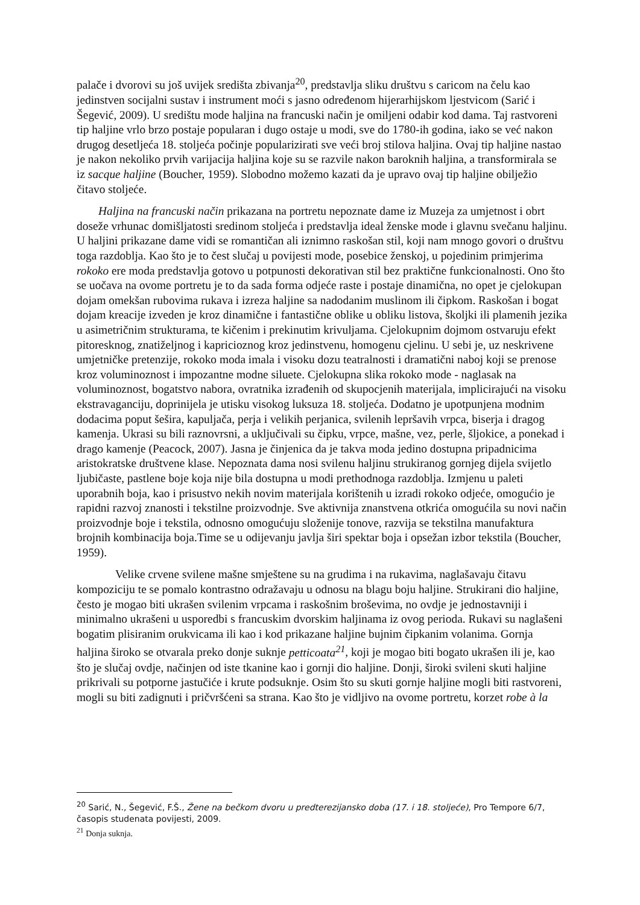palače i dvorovi su još uvijek središta zbivanja<sup>20</sup>, predstavlja sliku društvu s caricom na čelu kao jedinstven socijalni sustav i instrument moći s jasno određenom hijerarhijskom ljestvicom (Sarić i Šegević, 2009). U središtu mode haljina na francuski način je omiljeni odabir kod dama. Taj rastvoreni tip haljine vrlo brzo postaje popularan i dugo ostaje u modi, sve do 1780-ih godina, iako se već nakon drugog desetljeća 18. stoljeća počinje popularizirati sve veći broj stilova haljina. Ovaj tip haljine nastao je nakon nekoliko prvih varijacija haljina koje su se razvile nakon baroknih haljina, a transformirala se iz sacque haljine (Boucher, 1959). Slobodno možemo kazati da je upravo ovaj tip haljine obilježio čitavo stoljeće.
Haljina na francuski način prikazana na portretu nepoznate dame iz Muzeja za umjetnost i obrt doseže vrhunac domišljatosti sredinom stoljeća i predstavlja ideal ženske mode i glavnu svečanu haljinu. U haljini prikazane dame vidi se romantičan ali iznimno raskošan stil, koji nam mnogo govori o društvu toga razdoblja. Kao što je to čest slučaj u povijesti mode, posebice ženskoj, u pojedinim primjerima rokoko ere moda predstavlja gotovo u potpunosti dekorativan stil bez praktične funkcionalnosti. Ono što se uočava na ovome portretu je to da sada forma odjeće raste i postaje dinamična, no opet je cjelokupan dojam omekšan rubovima rukava i izreza haljine sa nadodanim muslinom ili čipkom. Raskošan i bogat dojam kreacije izveden je kroz dinamične i fantastične oblike u obliku listova, školjki ili plamenih jezika u asimetričnim strukturama, te kičenim i prekinutim krivuljama. Cjelokupnim dojmom ostvaruju efekt pitoresknog, znatiželjnog i kapricioznog kroz jedinstvenu, homogenu cjelinu. U sebi je, uz neskrivene umjetničke pretenzije, rokoko moda imala i visoku dozu teatralnosti i dramatični naboj koji se prenose kroz voluminoznost i impozantne modne siluete. Cjelokupna slika rokoko mode - naglasak na voluminoznost, bogatstvo nabora, ovratnika izrađenih od skupocjenih materijala, implicirajući na visoku ekstravaganciju, doprinijela je utisku visokog luksuza 18. stoljeća. Dodatno je upotpunjena modnim dodacima poput šešira, kapuljača, perja i velikih perjanica, svilenih lepršavih vrpca, biserja i dragog kamenja. Ukrasi su bili raznovrsni, a uključivali su čipku, vrpce, mašne, vez, perle, šljokice, a ponekad i drago kamenje (Peacock, 2007). Jasna je činjenica da je takva moda jedino dostupna pripadnicima aristokratske društvene klase. Nepoznata dama nosi svilenu haljinu strukiranog gornjeg dijela svijetlo ljubičaste, pastlene boje koja nije bila dostupna u modi prethodnoga razdoblja. Izmjenu u paleti uporabnih boja, kao i prisustvo nekih novim materijala korištenih u izradi rokoko odjeće, omogućio je rapidni razvoj znanosti i tekstilne proizvodnje. Sve aktivnija znanstvena otkrića omogućila su novi način proizvodnje boje i tekstila, odnosno omogućuju složenije tonove, razvija se tekstilna manufaktura brojnih kombinacija boja.Time se u odijevanju javlja širi spektar boja i opsežan izbor tekstila (Boucher, 1959).
Velike crvene svilene mašne smještene su na grudima i na rukavima, naglašavaju čitavu kompoziciju te se pomalo kontrastno odražavaju u odnosu na blagu boju haljine. Strukirani dio haljine, često je mogao biti ukrašen svilenim vrpcama i raskošnim broševima, no ovdje je jednostavniji i minimalno ukrašeni u usporedbi s francuskim dvorskim haljinama iz ovog perioda. Rukavi su naglašeni bogatim plisiranim orukvicama ili kao i kod prikazane haljine bujnim čipkanim volanima. Gornja haljina široko se otvarala preko donje suknje petticoata<sup>21</sup>, koji je mogao biti bogato ukrašen ili je, kao što je slučaj ovdje, načinjen od iste tkanine kao i gornji dio haljine. Donji, široki svileni skuti haljine prikrivali su potporne jastučiće i krute podsuknje. Osim što su skuti gornje haljine mogli biti rastvoreni, mogli su biti zadignuti i pričvršćeni sa strana. Kao što je vidljivo na ovome portretu, korzet robe à la
<sup>20</sup> Sarić, N., Šegević, F.Š., Žene na bečkom dvoru u predterezijansko doba (17. i 18. stoljeće), Pro Tempore 6/7, časopis studenata povijesti, 2009.
<sup>21</sup> Donja suknja.